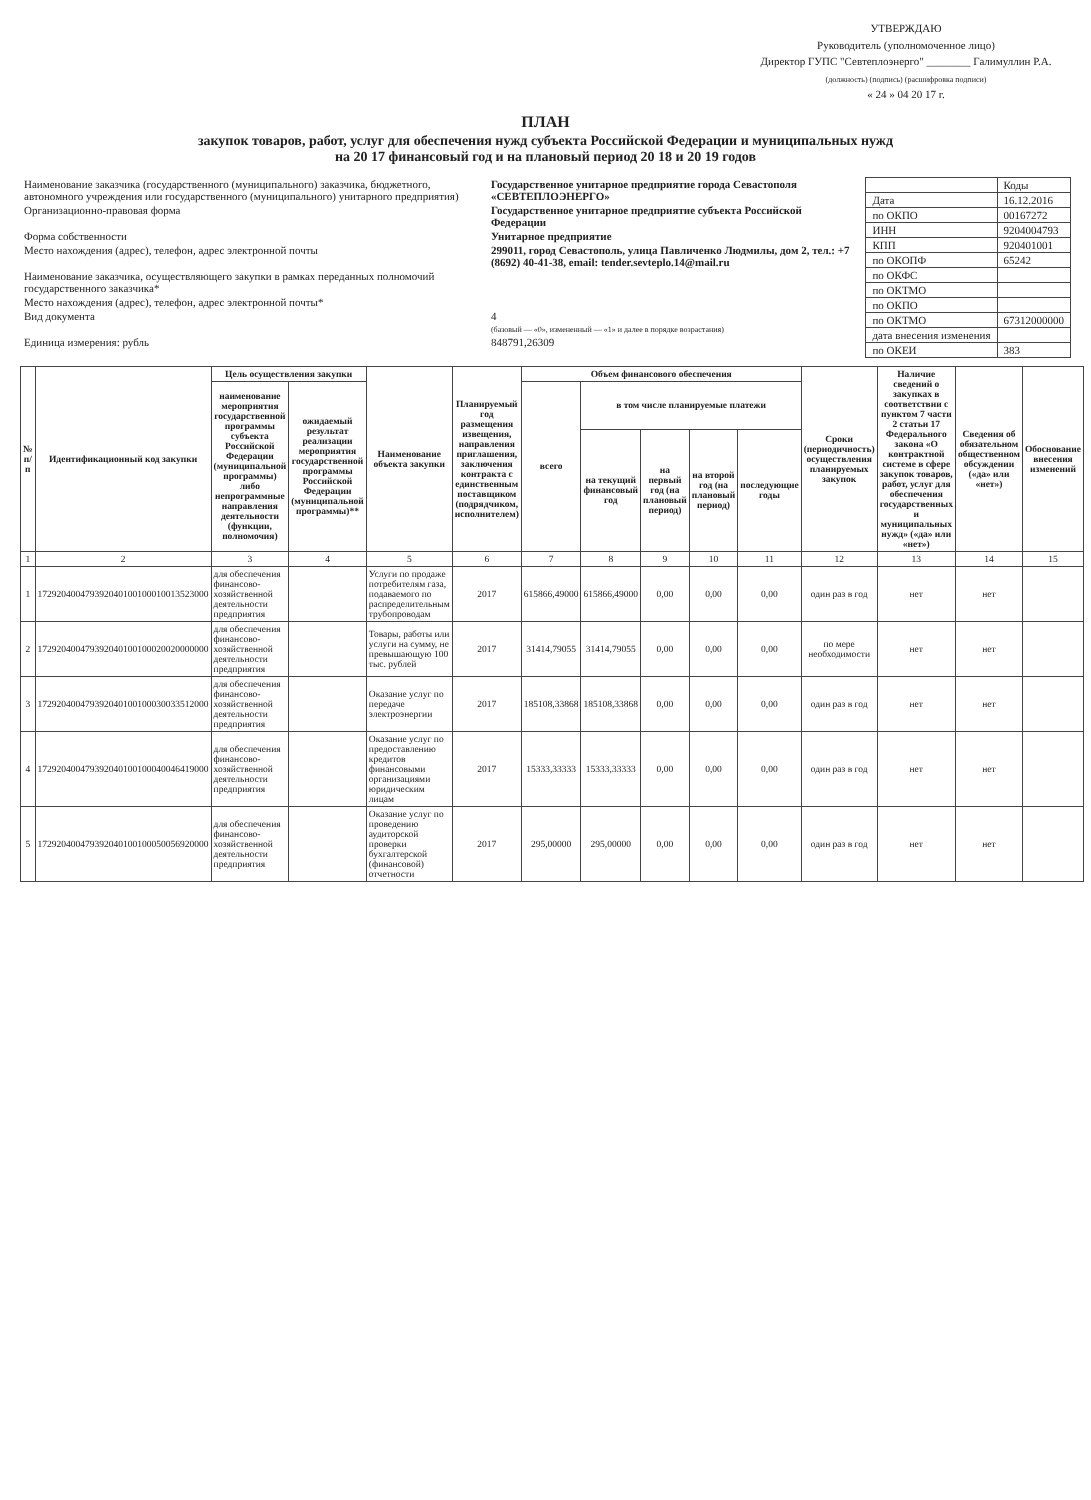УТВЕРЖДАЮ
Руководитель (уполномоченное лицо)
Директор ГУПС "Севтеплоэнерго" ________ Галимуллин Р.А.
(должность) (подпись) (расшифровка подписи)
« 24 » 04 20 17 г.
ПЛАН
закупок товаров, работ, услуг для обеспечения нужд субъекта Российской Федерации и муниципальных нужд
на 20 17 финансовый год и на плановый период 20 18 и 20 19 годов
| Наименование заказчика (государственного (муниципального) заказчика, бюджетного, автономного учреждения или государственного (муниципального) унитарного предприятия) | Государственное унитарное предприятие города Севастополя «СЕВТЕПЛОЭНЕРГО» |
| Организационно-правовая форма | Государственное унитарное предприятие субъекта Российской Федерации |
| Форма собственности | Унитарное предприятие |
| Место нахождения (адрес), телефон, адрес электронной почты | 299011, город Севастополь, улица Павличенко Людмилы, дом 2, тел.: +7 (8692) 40-41-38, email: tender.sevteplo.14@mail.ru |
| Наименование заказчика, осуществляющего закупки в рамках переданных полномочий государственного заказчика* | |
| Место нахождения (адрес), телефон, адрес электронной почты* | |
| Вид документа | 4 (базовый — «0», измененный — «1» и далее в порядке возрастания) |
| Единица измерения: рубль | 848791,26309 |
| | Коды |
| Дата | 16.12.2016 |
| по ОКПО | 00167272 |
| ИНН | 9204004793 |
| КПП | 920401001 |
| по ОКОПФ | 65242 |
| по ОКФС | |
| по ОКТМО | |
| по ОКПО | |
| по ОКТМО | 67312000000 |
| дата внесения изменения | |
| по ОКЕИ | 383 |
| № п/п | Идентификационный код закупки | Цель осуществления закупки | | Наименование объекта закупки | Планируемый год размещения извещения, направления приглашения, заключения контракта с единственным поставщиком (подрядчиком, исполнителем) | Объем финансового обеспечения | | | | | Сроки (периодичность) осуществления планируемых закупок | Наличие сведений о закупках в соответствии с пунктом 7 части 2 статьи 17 Федерального закона «О контрактной системе в сфере закупок товаров, работ, услуг для обеспечения государственных и муниципальных нужд» («да» или «нет») | Сведения об обязательном общественном обсуждении («да» или «нет») | Обоснование внесения изменений |
| --- | --- | --- | --- | --- | --- | --- | --- | --- | --- | --- | --- | --- | --- | --- |
| | | наименование мероприятия государственной программы субъекта Российской Федерации (муниципальной программы) либо непрограммные направления деятельности (функции, полномочия) | ожидаемый результат реализации мероприятия государственной программы Российской Федерации (муниципальной программы)** | | | всего | в том числе планируемые платежи | | | | | | | |
| | | | | | | | на текущий финансовый год | на первый год (на плановый период) | на второй год (на плановый период) | последующие годы | | | | |
| 1 | 2 | 3 | 4 | 5 | 6 | 7 | 8 | 9 | 10 | 11 | 12 | 13 | 14 | 15 |
| 1 | 172920400479392040100100010013523000 | для обеспечения финансово-хозяйственной деятельности предприятия | | Услуги по продаже потребителям газа, подаваемого по распределительным трубопроводам | 2017 | 615866,49000 | 615866,49000 | 0,00 | 0,00 | 0,00 | один раз в год | нет | нет | |
| 2 | 172920400479392040100100020020000000 | для обеспечения финансово-хозяйственной деятельности предприятия | | Товары, работы или услуги на сумму, не превышающую 100 тыс. рублей | 2017 | 31414,79055 | 31414,79055 | 0,00 | 0,00 | 0,00 | по мере необходимости | нет | нет | |
| 3 | 172920400479392040100100030033512000 | для обеспечения финансово-хозяйственной деятельности предприятия | | Оказание услуг по передаче электроэнергии | 2017 | 185108,33868 | 185108,33868 | 0,00 | 0,00 | 0,00 | один раз в год | нет | нет | |
| 4 | 172920400479392040100100040046419000 | для обеспечения финансово-хозяйственной деятельности предприятия | | Оказание услуг по предоставлению кредитов финансовыми организациями юридическим лицам | 2017 | 15333,33333 | 15333,33333 | 0,00 | 0,00 | 0,00 | один раз в год | нет | нет | |
| 5 | 172920400479392040100100050056920000 | для обеспечения финансово-хозяйственной деятельности предприятия | | Оказание услуг по проведению аудиторской проверки бухгалтерской (финансовой) отчетности | 2017 | 295,00000 | 295,00000 | 0,00 | 0,00 | 0,00 | один раз в год | нет | нет | |